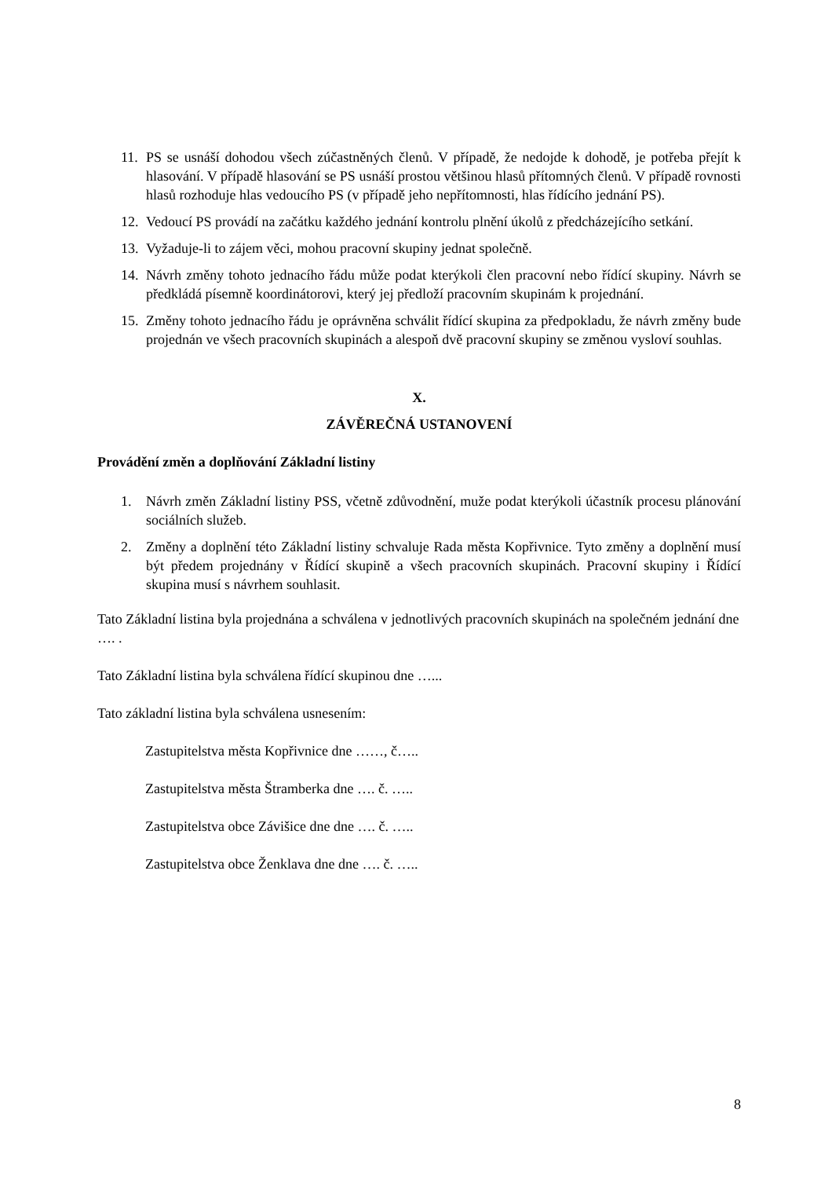11. PS se usnáší dohodou všech zúčastněných členů. V případě, že nedojde k dohodě, je potřeba přejít k hlasování. V případě hlasování se PS usnáší prostou většinou hlasů přítomných členů. V případě rovnosti hlasů rozhoduje hlas vedoucího PS (v případě jeho nepřítomnosti, hlas řídícího jednání PS).
12. Vedoucí PS provádí na začátku každého jednání kontrolu plnění úkolů z předcházejícího setkání.
13. Vyžaduje-li to zájem věci, mohou pracovní skupiny jednat společně.
14. Návrh změny tohoto jednacího řádu může podat kterýkoli člen pracovní nebo řídící skupiny. Návrh se předkládá písemně koordinátorovi, který jej předloží pracovním skupinám k projednání.
15. Změny tohoto jednacího řádu je oprávněna schválit řídící skupina za předpokladu, že návrh změny bude projednán ve všech pracovních skupinách a alespoň dvě pracovní skupiny se změnou vysloví souhlas.
X.
ZÁVĚREČNÁ USTANOVENÍ
Provádění změn a doplňování Základní listiny
1. Návrh změn Základní listiny PSS, včetně zdůvodnění, muže podat kterýkoli účastník procesu plánování sociálních služeb.
2. Změny a doplnění této Základní listiny schvaluje Rada města Kopřivnice. Tyto změny a doplnění musí být předem projednány v Řídící skupině a všech pracovních skupinách. Pracovní skupiny i Řídící skupina musí s návrhem souhlasit.
Tato Základní listina byla projednána a schválena v jednotlivých pracovních skupinách na společném jednání dne …. .
Tato Základní listina byla schválena řídící skupinou dne …...
Tato základní listina byla schválena usnesením:
Zastupitelstva města Kopřivnice dne ……, č…..
Zastupitelstva města Štramberka dne …. č. …..
Zastupitelstva obce Závišice dne dne …. č. …..
Zastupitelstva obce Ženklava dne dne …. č. …..
8